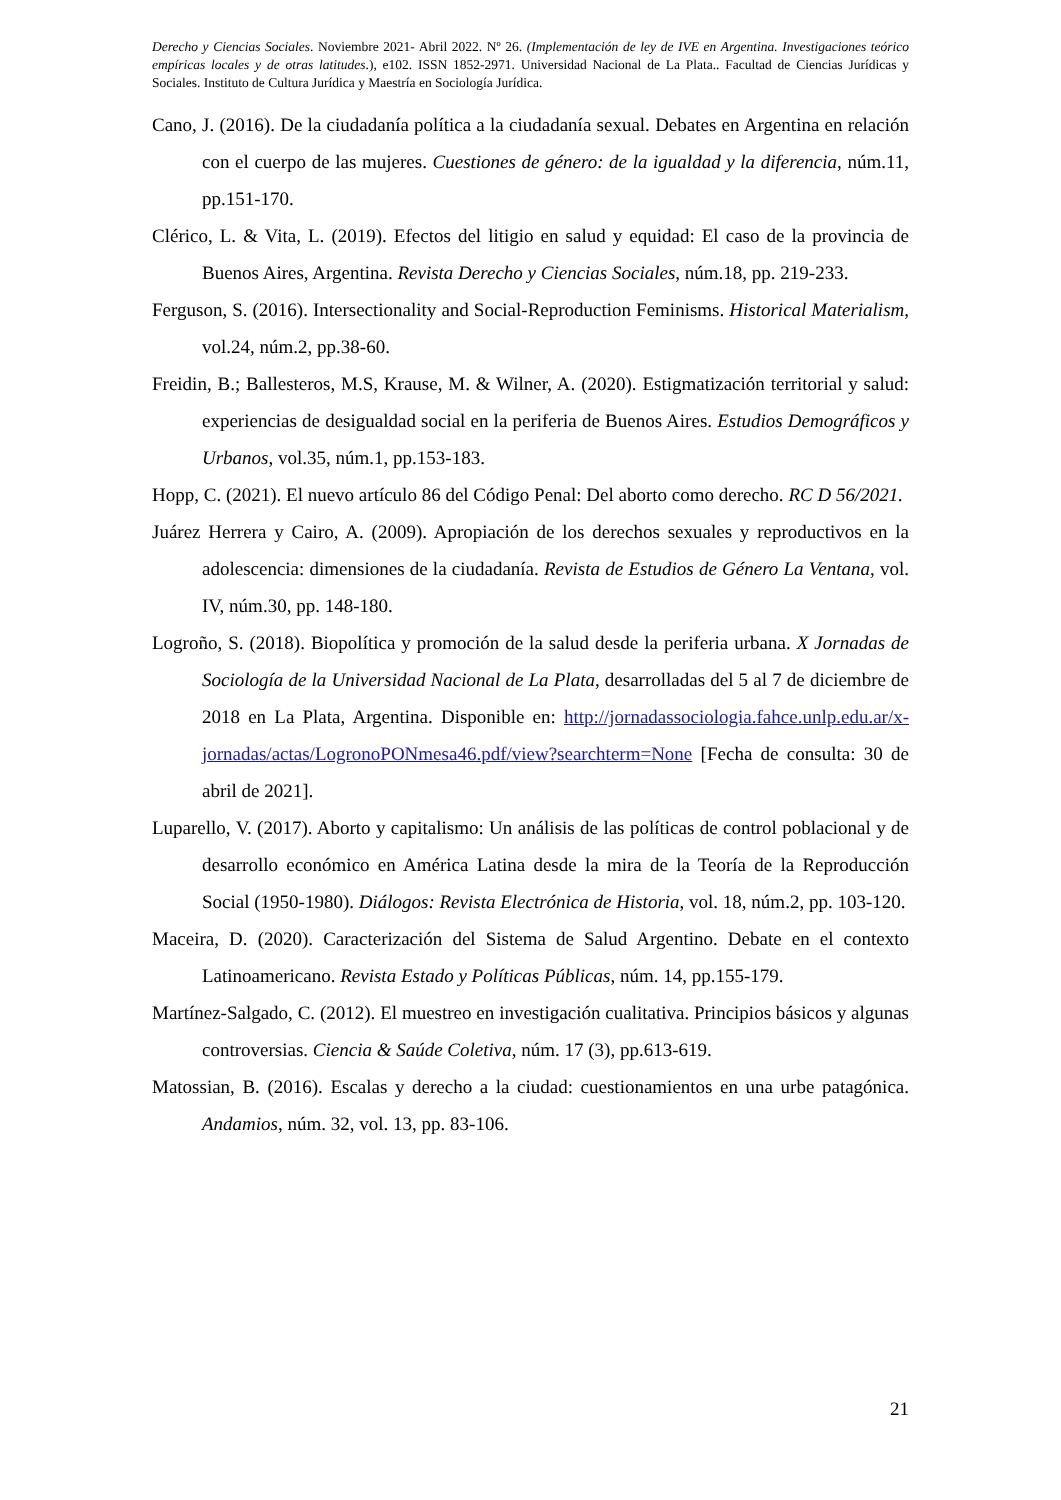Derecho y Ciencias Sociales. Noviembre 2021- Abril 2022. Nº 26. (Implementación de ley de IVE en Argentina. Investigaciones teórico empíricas locales y de otras latitudes.), e102. ISSN 1852-2971. Universidad Nacional de La Plata.. Facultad de Ciencias Jurídicas y Sociales. Instituto de Cultura Jurídica y Maestría en Sociología Jurídica.
Cano, J. (2016). De la ciudadanía política a la ciudadanía sexual. Debates en Argentina en relación con el cuerpo de las mujeres. Cuestiones de género: de la igualdad y la diferencia, núm.11, pp.151-170.
Clérico, L. & Vita, L. (2019). Efectos del litigio en salud y equidad: El caso de la provincia de Buenos Aires, Argentina. Revista Derecho y Ciencias Sociales, núm.18, pp. 219-233.
Ferguson, S. (2016). Intersectionality and Social-Reproduction Feminisms. Historical Materialism, vol.24, núm.2, pp.38-60.
Freidin, B.; Ballesteros, M.S, Krause, M. & Wilner, A. (2020). Estigmatización territorial y salud: experiencias de desigualdad social en la periferia de Buenos Aires. Estudios Demográficos y Urbanos, vol.35, núm.1, pp.153-183.
Hopp, C. (2021). El nuevo artículo 86 del Código Penal: Del aborto como derecho. RC D 56/2021.
Juárez Herrera y Cairo, A. (2009). Apropiación de los derechos sexuales y reproductivos en la adolescencia: dimensiones de la ciudadanía. Revista de Estudios de Género La Ventana, vol. IV, núm.30, pp. 148-180.
Logroño, S. (2018). Biopolítica y promoción de la salud desde la periferia urbana. X Jornadas de Sociología de la Universidad Nacional de La Plata, desarrolladas del 5 al 7 de diciembre de 2018 en La Plata, Argentina. Disponible en: http://jornadassociologia.fahce.unlp.edu.ar/x-jornadas/actas/LogronoPONmesa46.pdf/view?searchterm=None [Fecha de consulta: 30 de abril de 2021].
Luparello, V. (2017). Aborto y capitalismo: Un análisis de las políticas de control poblacional y de desarrollo económico en América Latina desde la mira de la Teoría de la Reproducción Social (1950-1980). Diálogos: Revista Electrónica de Historia, vol. 18, núm.2, pp. 103-120.
Maceira, D. (2020). Caracterización del Sistema de Salud Argentino. Debate en el contexto Latinoamericano. Revista Estado y Políticas Públicas, núm. 14, pp.155-179.
Martínez-Salgado, C. (2012). El muestreo en investigación cualitativa. Principios básicos y algunas controversias. Ciencia & Saúde Coletiva, núm. 17 (3), pp.613-619.
Matossian, B. (2016). Escalas y derecho a la ciudad: cuestionamientos en una urbe patagónica. Andamios, núm. 32, vol. 13, pp. 83-106.
21